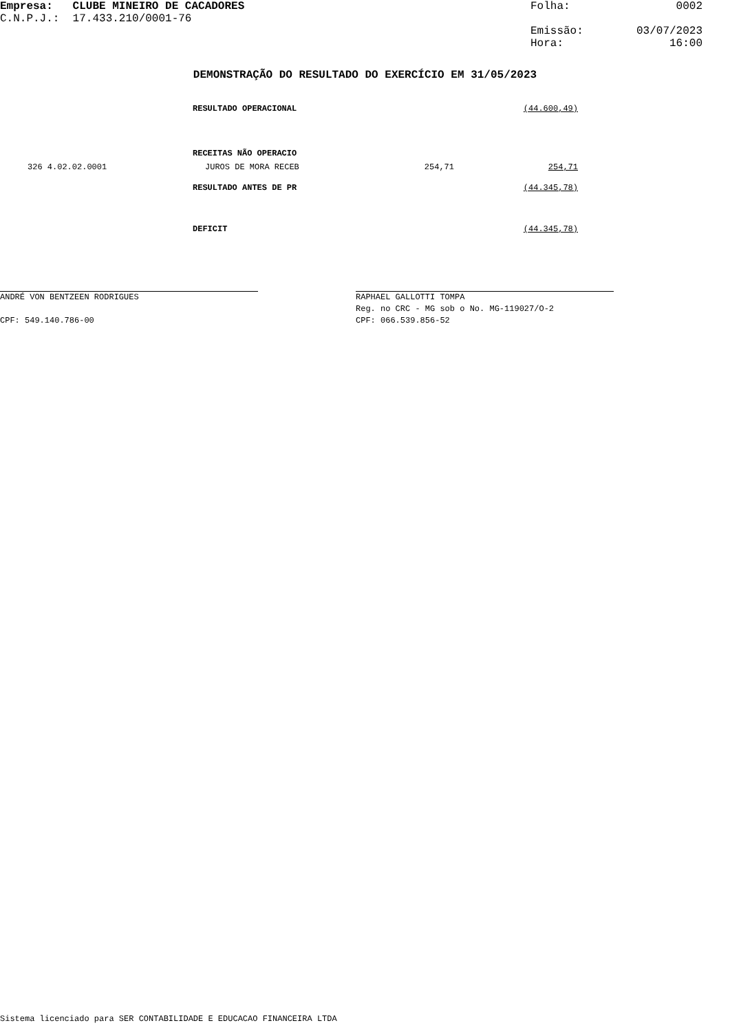Empresa: CLUBE MINEIRO DE CACADORES
C.N.P.J.: 17.433.210/0001-76
Folha: 0002
Emissão: 03/07/2023
Hora: 16:00
DEMONSTRAÇÃO DO RESULTADO DO EXERCÍCIO EM 31/05/2023
| | RESULTADO OPERACIONAL | | (44.600,49) |
| | RECEITAS NÃO OPERACIO | | |
| 326 4.02.02.0001 | JUROS DE MORA RECEB | 254,71 | 254,71 |
| | RESULTADO ANTES DE PR | | (44.345,78) |
| | DEFICIT | | (44.345,78) |
ANDRÉ VON BENTZEEN RODRIGUES
CPF: 549.140.786-00
RAPHAEL GALLOTTI TOMPA
Reg. no CRC - MG sob o No. MG-119027/O-2
CPF: 066.539.856-52
Sistema licenciado para SER CONTABILIDADE E EDUCACAO FINANCEIRA LTDA